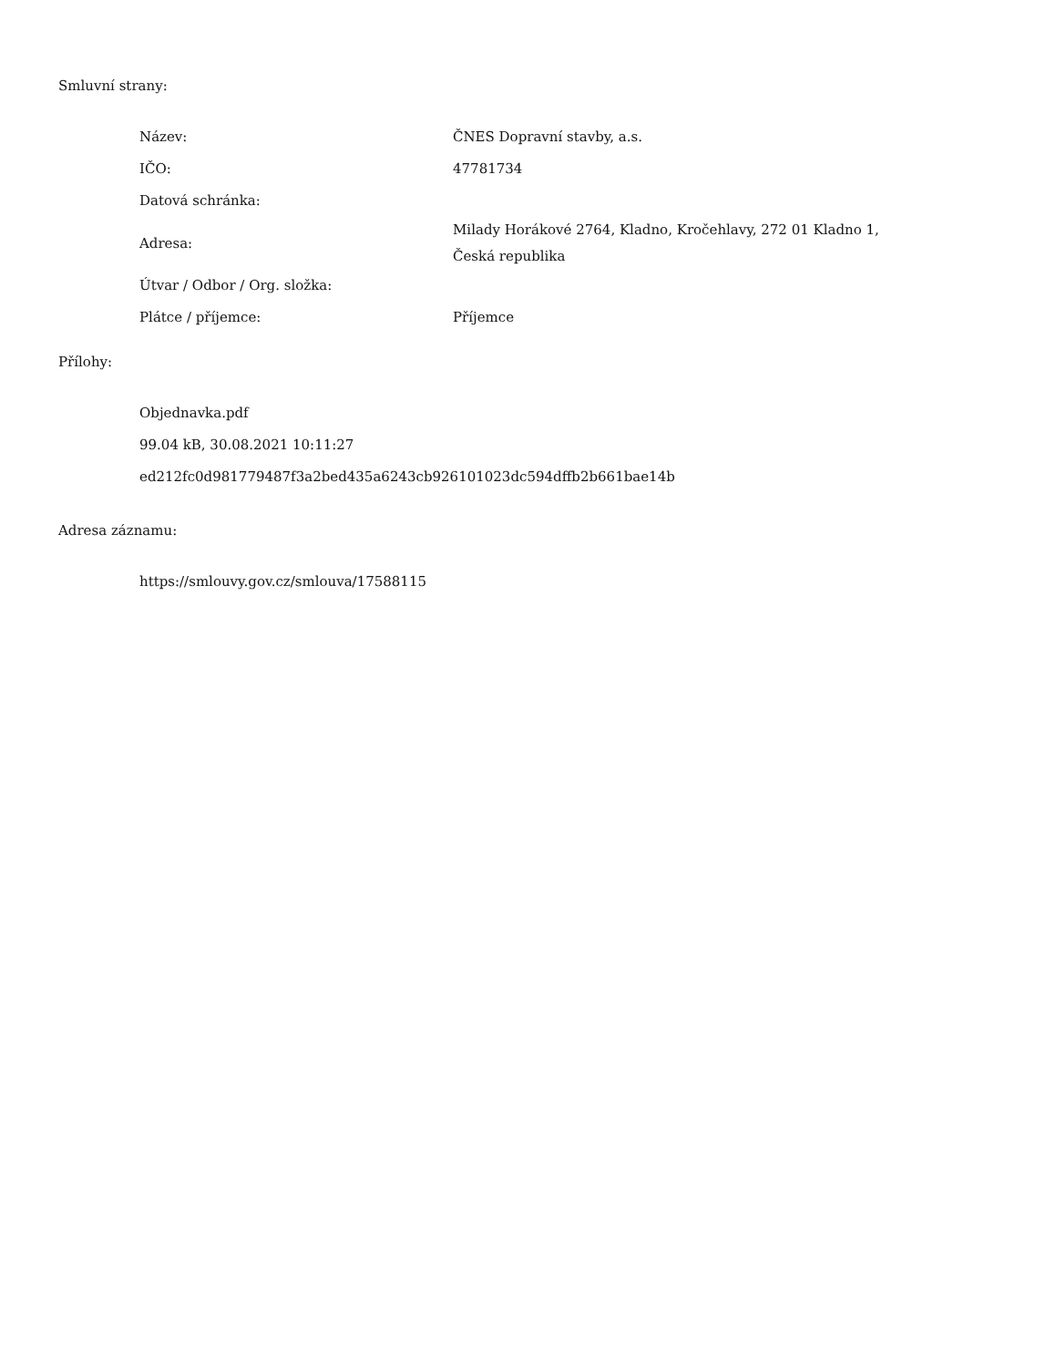Smluvní strany:
| Název: | ČNES Dopravní stavby, a.s. |
| IČO: | 47781734 |
| Datová schránka: | |
| Adresa: | Milady Horákové 2764, Kladno, Kročehlavy, 272 01 Kladno 1, Česká republika |
| Útvar / Odbor / Org. složka: | |
| Plátce / příjemce: | Příjemce |
Přílohy:
Objednavka.pdf
99.04 kB, 30.08.2021 10:11:27
ed212fc0d981779487f3a2bed435a6243cb926101023dc594dffb2b661bae14b
Adresa záznamu:
https://smlouvy.gov.cz/smlouva/17588115